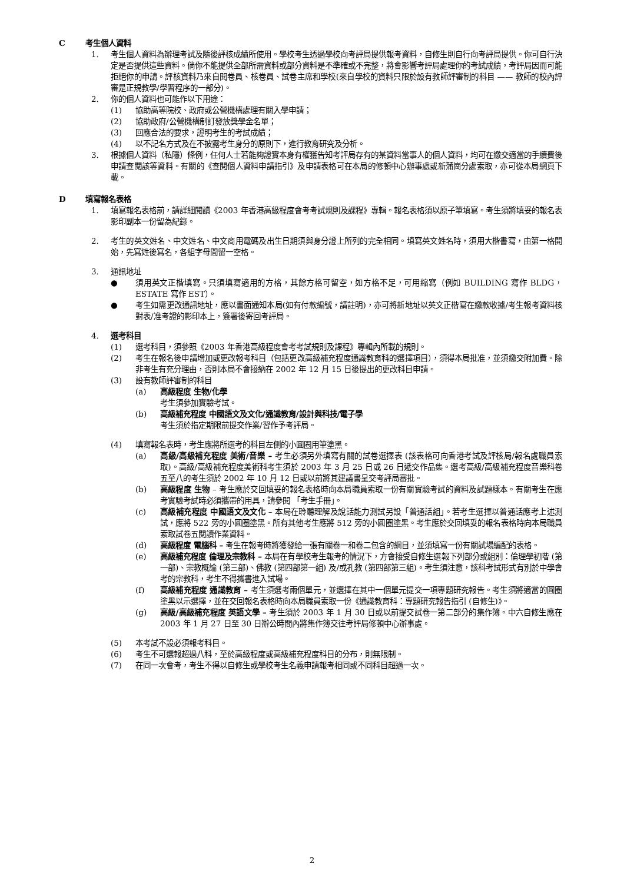C考生個人資料
1. 考生個人資料為辦理考試及隨後評核成績所使用。學校考生透過學校向考評局提供報考資料，自修生則自行向考評局提供。你可自行決定是否提供這些資料。倘你不能提供全部所需資料或部分資料是不準確或不完整，將會影響考評局處理你的考試成績，考評局因而可能拒絕你的申請。評核資料乃來自閱卷員、核卷員、試卷主席和學校(來自學校的資料只限於設有教師評審制的科目 —— 教師的校內評審是正規教學/學習程序的一部分)。
2. 你的個人資料也可能作以下用途：
(1) 協助高等院校、政府或公營機構處理有關入學申請；
(2) 協助政府/公營機構制訂發放獎學金名單；
(3) 回應合法的要求，證明考生的考試成績；
(4) 以不記名方式及在不披露考生身分的原則下，進行教育研究及分析。
3. 根據個人資料（私隱）條例，任何人士若能夠證實本身有權獲告知考評局存有的某資料當事人的個人資料，均可在繳交適當的手續費後申請查閱該等資料。有關的《查閱個人資料申請指引》及申請表格可在本局的修頓中心辦事處或新蒲崗分處索取，亦可從本局網頁下載。
D填寫報名表格
1. 填寫報名表格前，請詳細閱讀《2003 年香港高級程度會考考試規則及課程》專輯。報名表格須以原子筆填寫。考生須將填妥的報名表影印副本一份留為紀錄。
2. 考生的英文姓名、中文姓名、中文商用電碼及出生日期須與身分證上所列的完全相同。填寫英文姓名時，須用大楷書寫，由第一格開始，先寫姓後寫名，各組字母間留一空格。
3. 通訊地址
● 須用英文正楷填寫。只須填寫適用的方格，其餘方格可留空，如方格不足，可用縮寫（例如 BUILDING 寫作 BLDG， ESTATE 寫作 EST）。
● 考生如需更改通訊地址，應以書面通知本局(如有付款編號，請註明)，亦可將新地址以英文正楷寫在繳款收據/考生報考資料核對表/准考證的影印本上，簽署後寄回考評局。
4. 選考科目
(1) 選考科目，須參照《2003 年香港高級程度會考考試規則及課程》專輯內所載的規則。
(2) 考生在報名後申請增加或更改報考科目（包括更改高級補充程度通識教育科的選擇項目），須得本局批准，並須繳交附加費。除非考生有充分理由，否則本局不會接納在 2002 年 12 月 15 日後提出的更改科目申請。
(3) 設有教師評審制的科目
(a) 高級程度 生物/化學
考生須參加實驗考試。
(b) 高級補充程度 中國語文及文化/通識教育/設計與科技/電子學
考生須於指定期限前提交作業/習作予考評局。
(4) 填寫報名表時，考生應將所選考的科目左側的小圓圈用筆塗黑。
(a) 高級/高級補充程度 美術/音樂 – 考生必須另外填寫有關的試卷選擇表 (該表格可向香港考試及評核局/報名處職員索取)。高級/高級補充程度美術科考生須於 2003 年 3 月 25 日或 26 日遞交作品集。選考高級/高級補充程度音樂科卷五至八的考生須於 2002 年 10 月 12 日或以前將其建議書呈交考評局審批。
(b) 高級程度 生物 – 考生應於交回填妥的報名表格時向本局職員索取一份有關實驗考試的資料及試題樣本。有關考生在應考實驗考試時必須攜帶的用具，請參閱 「考生手冊」。
(c) 高級補充程度 中國語文及文化 – 本局在聆聽理解及說話能力測試另設「普通話組」。若考生選擇以普通話應考上述測試，應將 522 旁的小圓圈塗黑。所有其他考生應將 512 旁的小圓圈塗黑。考生應於交回填妥的報名表格時向本局職員索取試卷五閱讀作業資料。
(d) 高級程度 電腦科 – 考生在報考時將獲發給一張有關卷一和卷二包含的綱目，並須填寫一份有關試場編配的表格。
(e) 高級補充程度 倫理及宗教科 – 本局在有學校考生報考的情況下，方會接受自修生選報下列部分或組別：倫理學初階 (第一部)、宗教概論 (第三部)、佛教 (第四部第一組) 及/或孔教 (第四部第三組)。考生須注意，該科考試形式有別於中學會考的宗教科，考生不得攜書進入試場。
(f) 高級補充程度 通識教育 – 考生須選考兩個單元，並選擇在其中一個單元提交一項專題研究報告。考生須將適當的圓圈塗黑以示選擇，並在交回報名表格時向本局職員索取一份《通識教育科：專題研究報告指引 (自修生)》。
(g) 高級/高級補充程度 英語文學 – 考生須於 2003 年 1 月 30 日或以前提交試卷一第二部分的集作簿。中六自修生應在 2003 年 1 月 27 日至 30 日辦公時間內將集作簿交往考評局修頓中心辦事處。
(5) 本考試不設必須報考科目。
(6) 考生不可選報超過八科，至於高級程度或高級補充程度科目的分布，則無限制。
(7) 在同一次會考，考生不得以自修生或學校考生名義申請報考相同或不同科目超過一次。
2